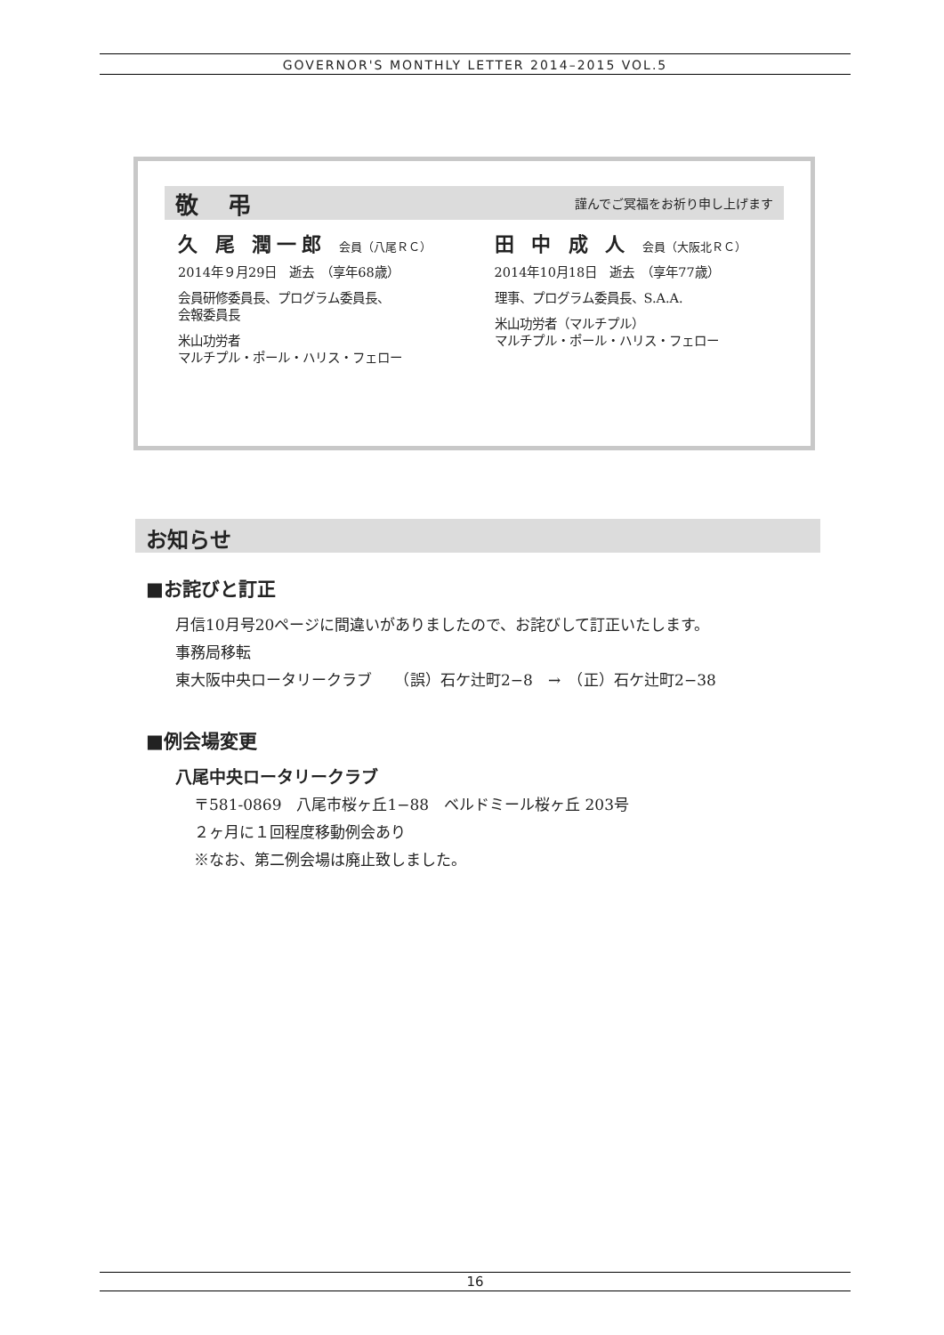GOVERNOR'S MONTHLY LETTER 2014–2015 VOL.5
敬 弔 謹んでご冥福をお祈り申し上げます
久 尾 潤一郎 会員（八尾ＲＣ）
2014年９月29日　逝去　（享年68歳）
会員研修委員長、プログラム委員長、
会報委員長
米山功労者
マルチプル・ポール・ハリス・フェロー
田 中 成 人 会員（大阪北ＲＣ）
2014年10月18日　逝去　（享年77歳）
理事、プログラム委員長、S.A.A.
米山功労者（マルチプル）
マルチプル・ポール・ハリス・フェロー
お知らせ
■お詫びと訂正
月信10月号20ページに間違いがありましたので、お詫びして訂正いたします。
事務局移転
東大阪中央ロータリークラブ　　（誤）石ケ辻町2−8　→　（正）石ケ辻町2−38
■例会場変更
八尾中央ロータリークラブ
〒581-0869　八尾市桜ヶ丘1−88　ベルドミール桜ヶ丘 203号
２ヶ月に１回程度移動例会あり
※なお、第二例会場は廃止致しました。
16